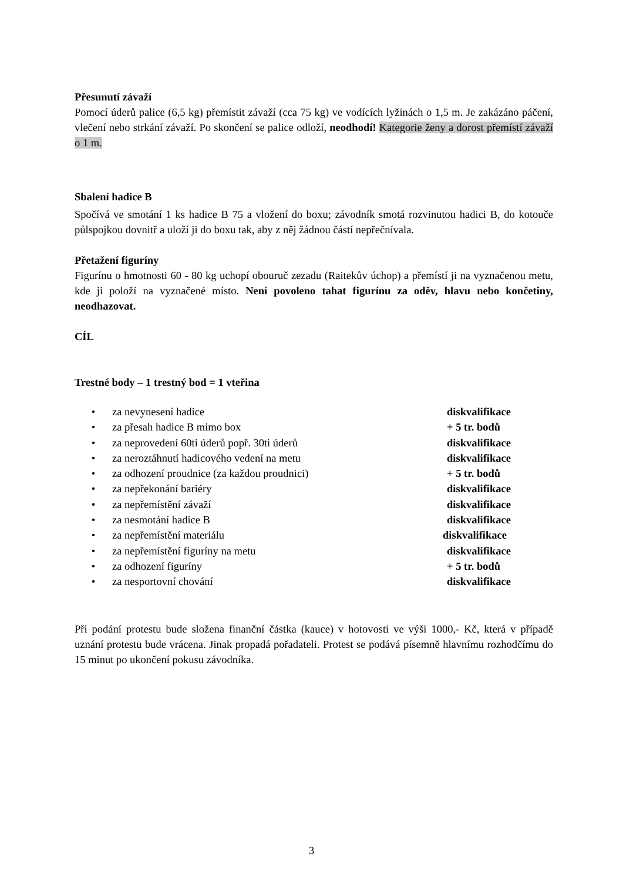Přesunutí závaží
Pomocí úderů palice (6,5 kg) přemístit závaží (cca 75 kg) ve vodících lyžinách o 1,5 m. Je zakázáno páčení, vlečení nebo strkání závaží. Po skončení se palice odloží, neodhodí! Kategorie ženy a dorost přemístí závaží o 1 m.
Sbalení hadice B
Spočívá ve smotání 1 ks hadice B 75 a vložení do boxu; závodník smotá rozvinutou hadici B, do kotouče půlspojkou dovnitř a uloží ji do boxu tak, aby z něj žádnou částí nepřečnívala.
Přetažení figuríny
Figurínu o hmotnosti 60 - 80 kg uchopí obouruč zezadu (Raitekův úchop) a přemístí ji na vyznačenou metu, kde ji položí na vyznačené místo. Není povoleno tahat figurínu za oděv, hlavu nebo končetiny, neodhazovat.
CÍL
Trestné body – 1 trestný bod = 1 vteřina
• za nevynesení hadice diskvalifikace
• za přesah hadice B mimo box + 5 tr. bodů
• za neprovedení 60ti úderů popř. 30ti úderů diskvalifikace
• za neroztáhnutí hadicového vedení na metu diskvalifikace
• za odhození proudnice (za každou proudnici) + 5 tr. bodů
• za nepřekonání bariéry diskvalifikace
• za nepřemístění závaží diskvalifikace
• za nesmotání hadice B diskvalifikace
• za nepřemístění materiálu diskvalifikace
• za nepřemístění figuríny na metu diskvalifikace
• za odhození figuríny + 5 tr. bodů
• za nesportovní chování diskvalifikace
Při podání protestu bude složena finanční částka (kauce) v hotovosti ve výši 1000,- Kč, která v případě uznání protestu bude vrácena. Jinak propadá pořadateli. Protest se podává písemně hlavnímu rozhodčímu do 15 minut po ukončení pokusu závodníka.
3